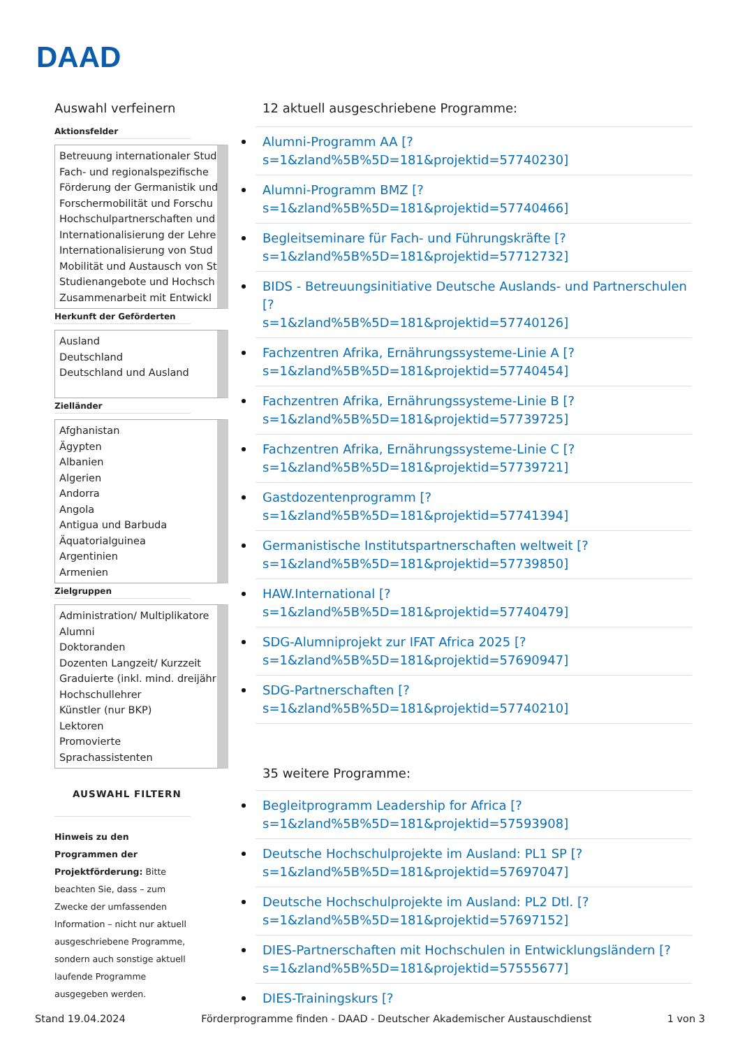DAAD
Auswahl verfeinern
Aktionsfelder
Betreuung internationaler Stud
Fach- und regionalspezifische
Förderung der Germanistik und
Forschermobilität und Forschu
Hochschulpartnerschaften und
Internationalisierung der Lehre
Internationalisierung von Stud
Mobilität und Austausch von St
Studienangebote und Hochsch
Zusammenarbeit mit Entwickl
Herkunft der Geförderten
Ausland
Deutschland
Deutschland und Ausland
Zielländer
Afghanistan
Ägypten
Albanien
Algerien
Andorra
Angola
Antigua und Barbuda
Äquatorialguinea
Argentinien
Armenien
Zielgruppen
Administration/ Multiplikatore
Alumni
Doktoranden
Dozenten Langzeit/ Kurzzeit
Graduierte (inkl. mind. dreijähr
Hochschullehrer
Künstler (nur BKP)
Lektoren
Promovierte
Sprachassistenten
AUSWAHL FILTERN
Hinweis zu den Programmen der Projektförderung: Bitte beachten Sie, dass – zum Zwecke der umfassenden Information – nicht nur aktuell ausgeschriebene Programme, sondern auch sonstige aktuell laufende Programme ausgegeben werden.
12 aktuell ausgeschriebene Programme:
Alumni-Programm AA [?
s=1&zland%5B%5D=181&projektid=57740230]
Alumni-Programm BMZ [?
s=1&zland%5B%5D=181&projektid=57740466]
Begleitseminare für Fach- und Führungskräfte [?
s=1&zland%5B%5D=181&projektid=57712732]
BIDS - Betreuungsinitiative Deutsche Auslands- und Partnerschulen [?
s=1&zland%5B%5D=181&projektid=57740126]
Fachzentren Afrika, Ernährungssysteme-Linie A [?
s=1&zland%5B%5D=181&projektid=57740454]
Fachzentren Afrika, Ernährungssysteme-Linie B [?
s=1&zland%5B%5D=181&projektid=57739725]
Fachzentren Afrika, Ernährungssysteme-Linie C [?
s=1&zland%5B%5D=181&projektid=57739721]
Gastdozentenprogramm [?
s=1&zland%5B%5D=181&projektid=57741394]
Germanistische Institutspartnerschaften weltweit [?
s=1&zland%5B%5D=181&projektid=57739850]
HAW.International [?
s=1&zland%5B%5D=181&projektid=57740479]
SDG-Alumniprojekt zur IFAT Africa 2025 [?
s=1&zland%5B%5D=181&projektid=57690947]
SDG-Partnerschaften [?
s=1&zland%5B%5D=181&projektid=57740210]
35 weitere Programme:
Begleitprogramm Leadership for Africa [?
s=1&zland%5B%5D=181&projektid=57593908]
Deutsche Hochschulprojekte im Ausland: PL1 SP [?
s=1&zland%5B%5D=181&projektid=57697047]
Deutsche Hochschulprojekte im Ausland: PL2 Dtl. [?
s=1&zland%5B%5D=181&projektid=57697152]
DIES-Partnerschaften mit Hochschulen in Entwicklungsländern [?
s=1&zland%5B%5D=181&projektid=57555677]
DIES-Trainingskurs [?
Stand 19.04.2024 Förderprogramme finden - DAAD - Deutscher Akademischer Austauschdienst 1 von 3